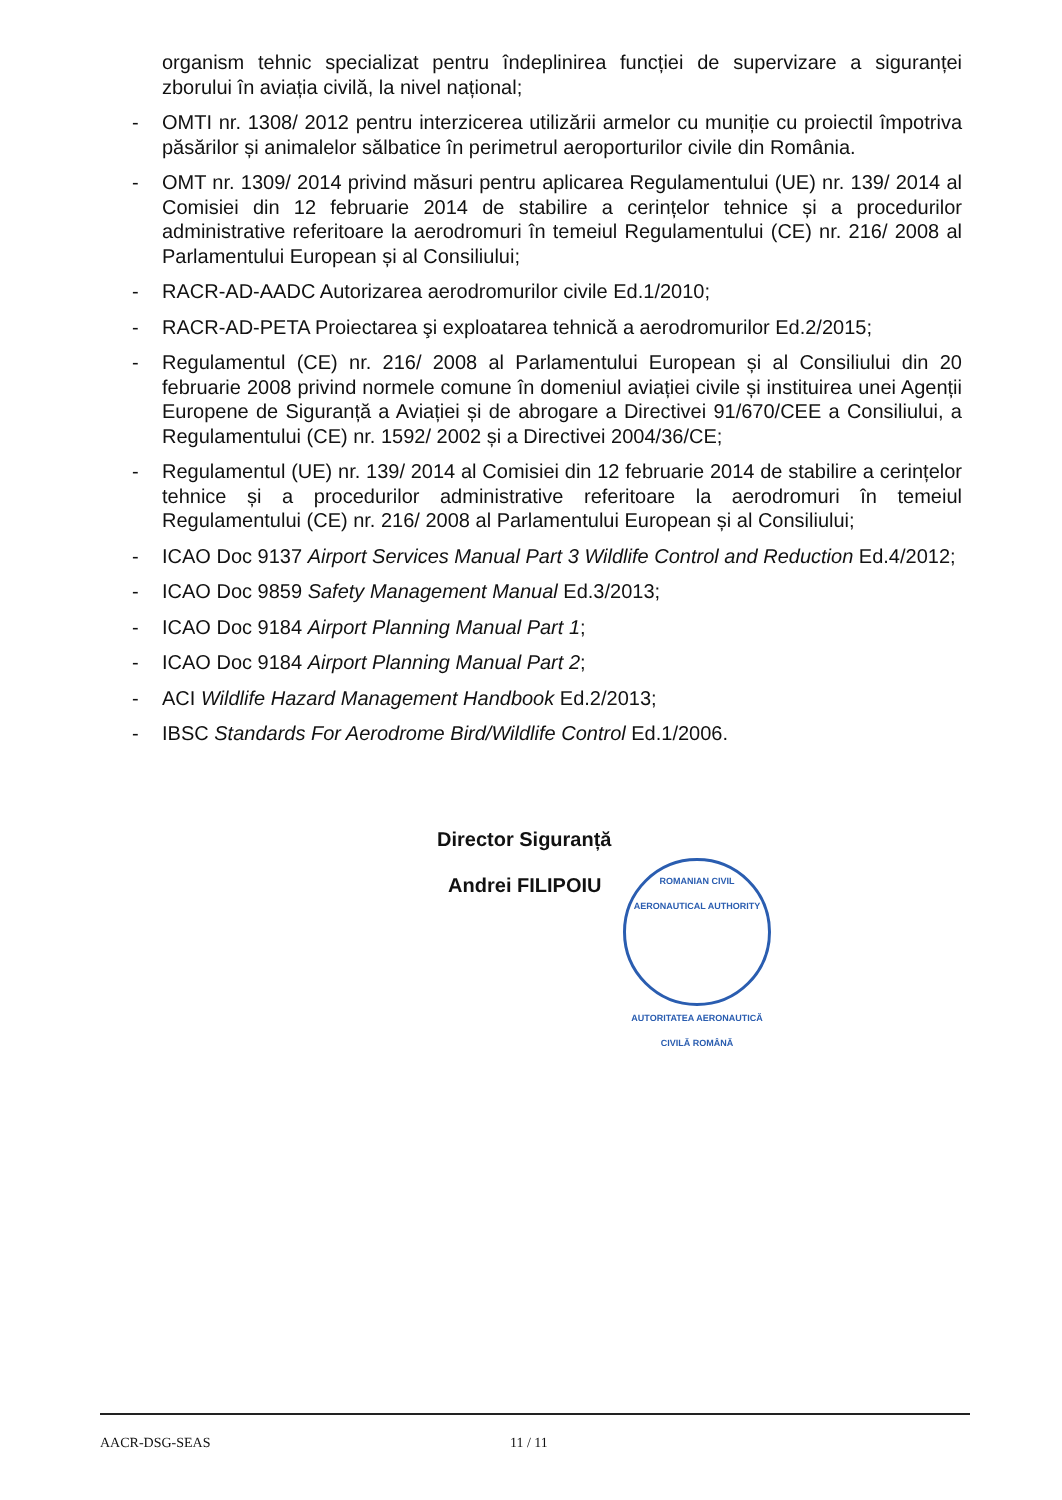organism tehnic specializat pentru îndeplinirea funcției de supervizare a siguranței zborului în aviația civilă, la nivel național;
- OMTI nr. 1308/ 2012 pentru interzicerea utilizării armelor cu muniție cu proiectil împotriva păsărilor și animalelor sălbatice în perimetrul aeroporturilor civile din România.
- OMT nr. 1309/ 2014 privind măsuri pentru aplicarea Regulamentului (UE) nr. 139/ 2014 al Comisiei din 12 februarie 2014 de stabilire a cerințelor tehnice și a procedurilor administrative referitoare la aerodromuri în temeiul Regulamentului (CE) nr. 216/ 2008 al Parlamentului European și al Consiliului;
- RACR-AD-AADC Autorizarea aerodromurilor civile Ed.1/2010;
- RACR-AD-PETA Proiectarea şi exploatarea tehnică a aerodromurilor Ed.2/2015;
- Regulamentul (CE) nr. 216/ 2008 al Parlamentului European și al Consiliului din 20 februarie 2008 privind normele comune în domeniul aviației civile și instituirea unei Agenții Europene de Siguranță a Aviației și de abrogare a Directivei 91/670/CEE a Consiliului, a Regulamentului (CE) nr. 1592/ 2002 și a Directivei 2004/36/CE;
- Regulamentul (UE) nr. 139/ 2014 al Comisiei din 12 februarie 2014 de stabilire a cerințelor tehnice și a procedurilor administrative referitoare la aerodromuri în temeiul Regulamentului (CE) nr. 216/ 2008 al Parlamentului European și al Consiliului;
- ICAO Doc 9137 Airport Services Manual Part 3 Wildlife Control and Reduction Ed.4/2012;
- ICAO Doc 9859 Safety Management Manual Ed.3/2013;
- ICAO Doc 9184 Airport Planning Manual Part 1;
- ICAO Doc 9184 Airport Planning Manual Part 2;
- ACI Wildlife Hazard Management Handbook Ed.2/2013;
- IBSC Standards For Aerodrome Bird/Wildlife Control Ed.1/2006.
Director Siguranță
Andrei FILIPOIU
ROMANIAN CIVIL AERONAUTICAL AUTHORITY
AUTORITATEA AERONAUTICĂ CIVILĂ ROMÂNĂ
AACR-DSG-SEAS 11 / 11